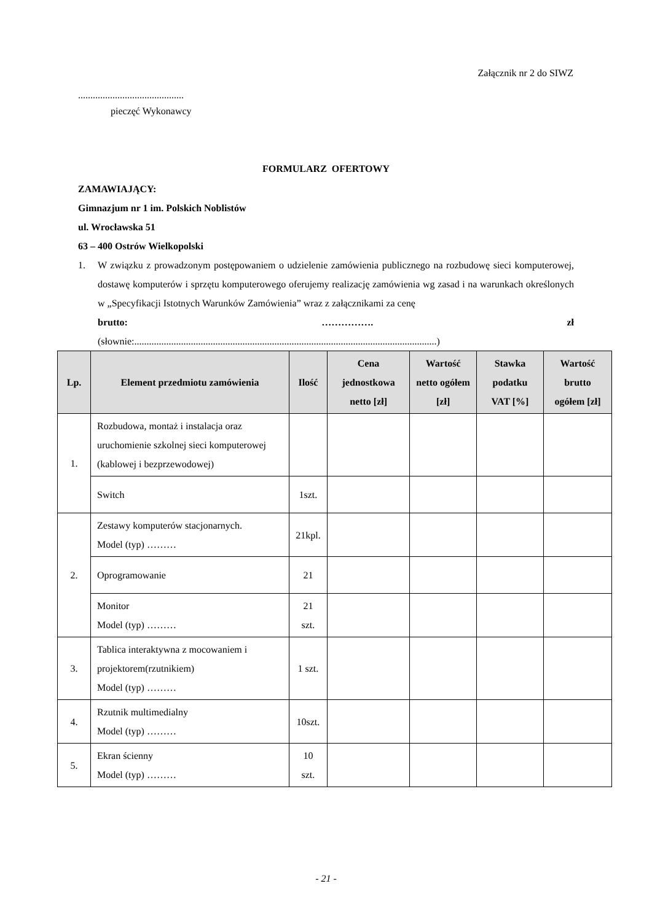Załącznik nr 2 do SIWZ
...........................................
pieczęć Wykonawcy
FORMULARZ OFERTOWY
ZAMAWIAJĄCY:
Gimnazjum nr 1 im. Polskich Noblistów
ul. Wrocławska 51
63 – 400 Ostrów Wielkopolski
1. W związku z prowadzonym postępowaniem o udzielenie zamówienia publicznego na rozbudowę sieci komputerowej, dostawę komputerów i sprzętu komputerowego oferujemy realizację zamówienia wg zasad i na warunkach określonych w „Specyfikacji Istotnych Warunków Zamówienia” wraz z załącznikami za cenę
brutto: ……………. zł
(słownie:...........................................................................................................................)
| Lp. | Element przedmiotu zamówienia | Ilość | Cena jednostkowa netto [zł] | Wartość netto ogółem [zł] | Stawka podatku VAT [%] | Wartość brutto ogółem [zł] |
| --- | --- | --- | --- | --- | --- | --- |
| 1. | Rozbudowa, montaż i instalacja oraz uruchomienie szkolnej sieci komputerowej (kablowej i bezprzewodowej) | | | | | |
| | Switch | 1szt. | | | | |
| 2. | Zestawy komputerów stacjonarnych. Model (typ) ……… | 21kpl. | | | | |
| | Oprogramowanie | 21 | | | | |
| | Monitor Model (typ) ……… | 21 szt. | | | | |
| 3. | Tablica interaktywna z mocowaniem i projektorem(rzutnikiem) Model (typ) ……… | 1 szt. | | | | |
| 4. | Rzutnik multimedialny Model (typ) ……… | 10szt. | | | | |
| 5. | Ekran ścienny Model (typ) ……… | 10 szt. | | | | |
- 21 -